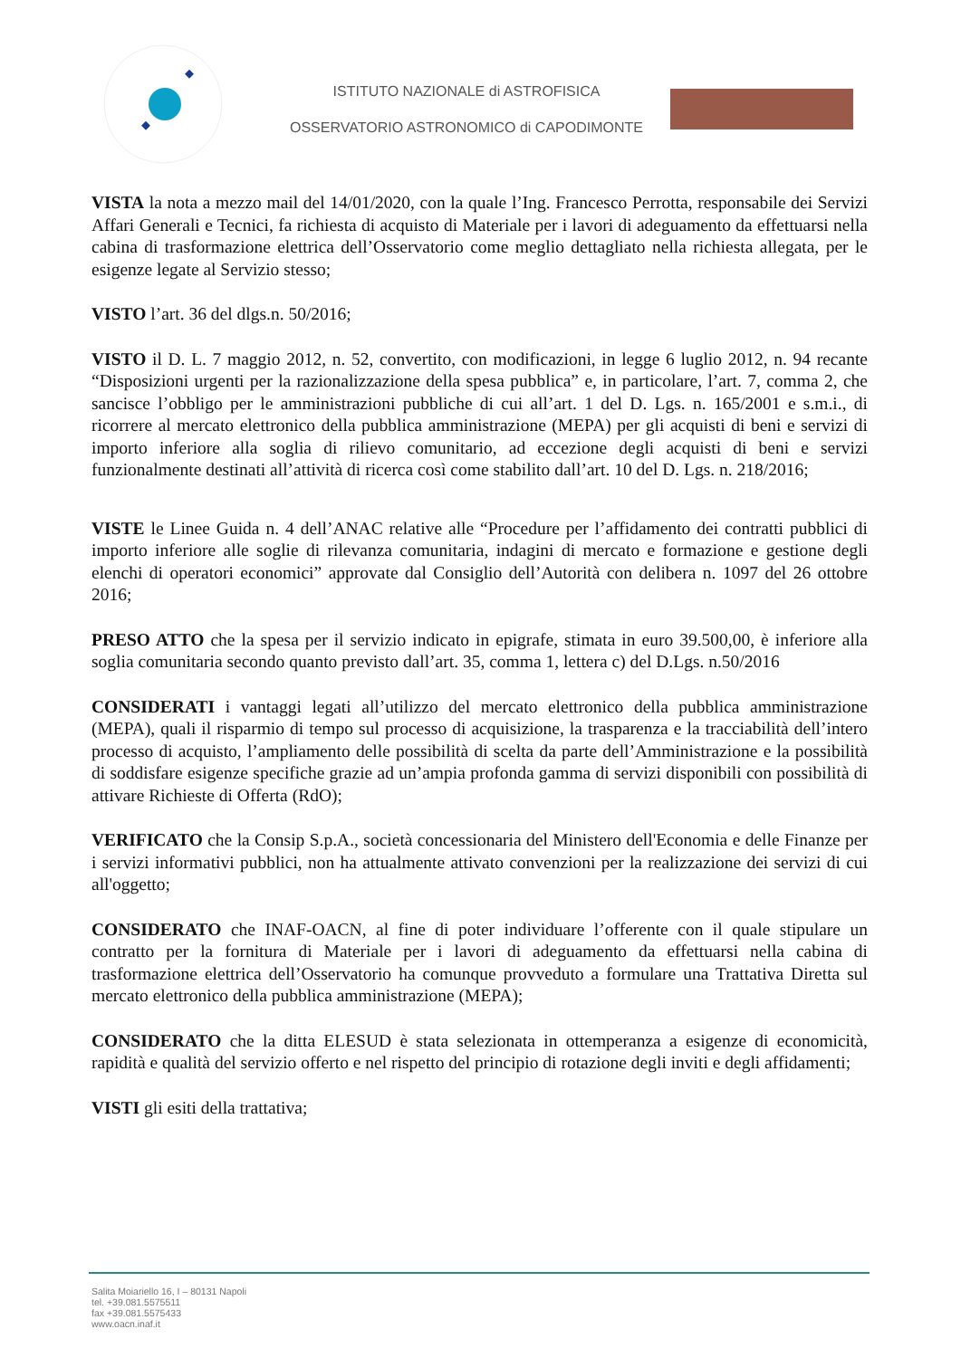ISTITUTO NAZIONALE di ASTROFISICA
OSSERVATORIO ASTRONOMICO di CAPODIMONTE
VISTA la nota a mezzo mail del 14/01/2020, con la quale l’Ing. Francesco Perrotta, responsabile dei Servizi Affari Generali e Tecnici, fa richiesta di acquisto di Materiale per i lavori di adeguamento da effettuarsi nella cabina di trasformazione elettrica dell’Osservatorio come meglio dettagliato nella richiesta allegata, per le esigenze legate al Servizio stesso;
VISTO l’art. 36 del dlgs.n. 50/2016;
VISTO il D. L. 7 maggio 2012, n. 52, convertito, con modificazioni, in legge 6 luglio 2012, n. 94 recante “Disposizioni urgenti per la razionalizzazione della spesa pubblica” e, in particolare, l’art. 7, comma 2, che sancisce l’obbligo per le amministrazioni pubbliche di cui all’art. 1 del D. Lgs. n. 165/2001 e s.m.i., di ricorrere al mercato elettronico della pubblica amministrazione (MEPA) per gli acquisti di beni e servizi di importo inferiore alla soglia di rilievo comunitario, ad eccezione degli acquisti di beni e servizi funzionalmente destinati all’attività di ricerca così come stabilito dall’art. 10 del D. Lgs. n. 218/2016;
VISTE le Linee Guida n. 4 dell’ANAC relative alle “Procedure per l’affidamento dei contratti pubblici di importo inferiore alle soglie di rilevanza comunitaria, indagini di mercato e formazione e gestione degli elenchi di operatori economici” approvate dal Consiglio dell’Autorità con delibera n. 1097 del 26 ottobre 2016;
PRESO ATTO che la spesa per il servizio indicato in epigrafe, stimata in euro 39.500,00, è inferiore alla soglia comunitaria secondo quanto previsto dall’art. 35, comma 1, lettera c) del D.Lgs. n.50/2016
CONSIDERATI i vantaggi legati all’utilizzo del mercato elettronico della pubblica amministrazione (MEPA), quali il risparmio di tempo sul processo di acquisizione, la trasparenza e la tracciabilità dell’intero processo di acquisto, l’ampliamento delle possibilità di scelta da parte dell’Amministrazione e la possibilità di soddisfare esigenze specifiche grazie ad un’ampia profonda gamma di servizi disponibili con possibilità di attivare Richieste di Offerta (RdO);
VERIFICATO che la Consip S.p.A., società concessionaria del Ministero dell'Economia e delle Finanze per i servizi informativi pubblici, non ha attualmente attivato convenzioni per la realizzazione dei servizi di cui all'oggetto;
CONSIDERATO che INAF-OACN, al fine di poter individuare l’offerente con il quale stipulare un contratto per la fornitura di Materiale per i lavori di adeguamento da effettuarsi nella cabina di trasformazione elettrica dell’Osservatorio ha comunque provveduto a formulare una Trattativa Diretta sul mercato elettronico della pubblica amministrazione (MEPA);
CONSIDERATO che la ditta ELESUD è stata selezionata in ottemperanza a esigenze di economicità, rapidità e qualità del servizio offerto e nel rispetto del principio di rotazione degli inviti e degli affidamenti;
VISTI gli esiti della trattativa;
Salita Moiariello 16, I – 80131 Napoli
tel. +39.081.5575511
fax +39.081.5575433
www.oacn.inaf.it